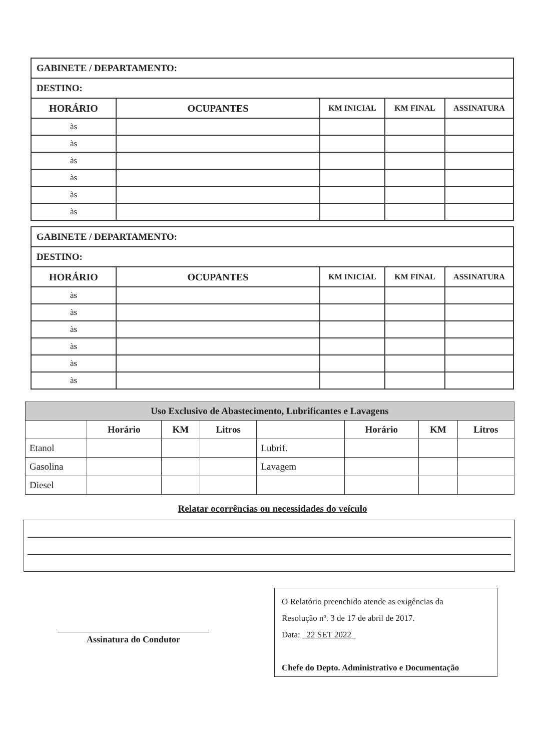| GABINETE / DEPARTAMENTO: | | | | |
| DESTINO: | | | | |
| HORÁRIO | OCUPANTES | KM INICIAL | KM FINAL | ASSINATURA |
| às | | | | |
| às | | | | |
| às | | | | |
| às | | | | |
| às | | | | |
| às | | | | |
| GABINETE / DEPARTAMENTO: | | | | |
| DESTINO: | | | | |
| HORÁRIO | OCUPANTES | KM INICIAL | KM FINAL | ASSINATURA |
| às | | | | |
| às | | | | |
| às | | | | |
| às | | | | |
| às | | | | |
| às | | | | |
| Uso Exclusivo de Abastecimento, Lubrificantes e Lavagens | | | | | | | |
| | Horário | KM | Litros | | Horário | KM | Litros |
| Etanol | | | | Lubrif. | | | |
| Gasolina | | | | Lavagem | | | |
| Diesel | | | | | | | |
Relatar ocorrências ou necessidades do veículo
Assinatura do Condutor
O Relatório preenchido atende as exigências da
Resolução nº. 3 de 17 de abril de 2017.
Data: 22 SET 2022
Chefe do Depto. Administrativo e Documentação